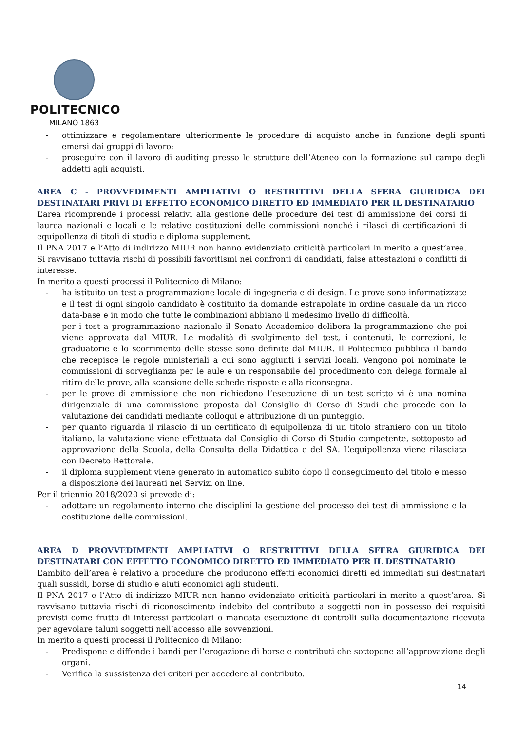POLITECNICO
MILANO 1863
- ottimizzare e regolamentare ulteriormente le procedure di acquisto anche in funzione degli spunti emersi dai gruppi di lavoro;
- proseguire con il lavoro di auditing presso le strutture dell’Ateneo con la formazione sul campo degli addetti agli acquisti.
AREA C - PROVVEDIMENTI AMPLIATIVI O RESTRITTIVI DELLA SFERA GIURIDICA DEI DESTINATARI PRIVI DI EFFETTO ECONOMICO DIRETTO ED IMMEDIATO PER IL DESTINATARIO
L’area ricomprende i processi relativi alla gestione delle procedure dei test di ammissione dei corsi di laurea nazionali e locali e le relative costituzioni delle commissioni nonché i rilasci di certificazioni di equipollenza di titoli di studio e diploma supplement.
Il PNA 2017 e l’Atto di indirizzo MIUR non hanno evidenziato criticità particolari in merito a quest’area. Si ravvisano tuttavia rischi di possibili favoritismi nei confronti di candidati, false attestazioni o conflitti di interesse.
In merito a questi processi il Politecnico di Milano:
- ha istituito un test a programmazione locale di ingegneria e di design. Le prove sono informatizzate e il test di ogni singolo candidato è costituito da domande estrapolate in ordine casuale da un ricco data-base e in modo che tutte le combinazioni abbiano il medesimo livello di difficoltà.
- per i test a programmazione nazionale il Senato Accademico delibera la programmazione che poi viene approvata dal MIUR. Le modalità di svolgimento del test, i contenuti, le correzioni, le graduatorie e lo scorrimento delle stesse sono definite dal MIUR. Il Politecnico pubblica il bando che recepisce le regole ministeriali a cui sono aggiunti i servizi locali. Vengono poi nominate le commissioni di sorveglianza per le aule e un responsabile del procedimento con delega formale al ritiro delle prove, alla scansione delle schede risposte e alla riconsegna.
- per le prove di ammissione che non richiedono l’esecuzione di un test scritto vi è una nomina dirigenziale di una commissione proposta dal Consiglio di Corso di Studi che procede con la valutazione dei candidati mediante colloqui e attribuzione di un punteggio.
- per quanto riguarda il rilascio di un certificato di equipollenza di un titolo straniero con un titolo italiano, la valutazione viene effettuata dal Consiglio di Corso di Studio competente, sottoposto ad approvazione della Scuola, della Consulta della Didattica e del SA. L’equipollenza viene rilasciata con Decreto Rettorale.
- il diploma supplement viene generato in automatico subito dopo il conseguimento del titolo e messo a disposizione dei laureati nei Servizi on line.
Per il triennio 2018/2020 si prevede di:
- adottare un regolamento interno che disciplini la gestione del processo dei test di ammissione e la costituzione delle commissioni.
AREA D PROVVEDIMENTI AMPLIATIVI O RESTRITTIVI DELLA SFERA GIURIDICA DEI DESTINATARI CON EFFETTO ECONOMICO DIRETTO ED IMMEDIATO PER IL DESTINATARIO
L’ambito dell’area è relativo a procedure che producono effetti economici diretti ed immediati sui destinatari quali sussidi, borse di studio e aiuti economici agli studenti.
Il PNA 2017 e l’Atto di indirizzo MIUR non hanno evidenziato criticità particolari in merito a quest’area. Si ravvisano tuttavia rischi di riconoscimento indebito del contributo a soggetti non in possesso dei requisiti previsti come frutto di interessi particolari o mancata esecuzione di controlli sulla documentazione ricevuta per agevolare taluni soggetti nell’accesso alle sovvenzioni.
In merito a questi processi il Politecnico di Milano:
- Predispone e diffonde i bandi per l’erogazione di borse e contributi che sottopone all’approvazione degli organi.
- Verifica la sussistenza dei criteri per accedere al contributo.
14